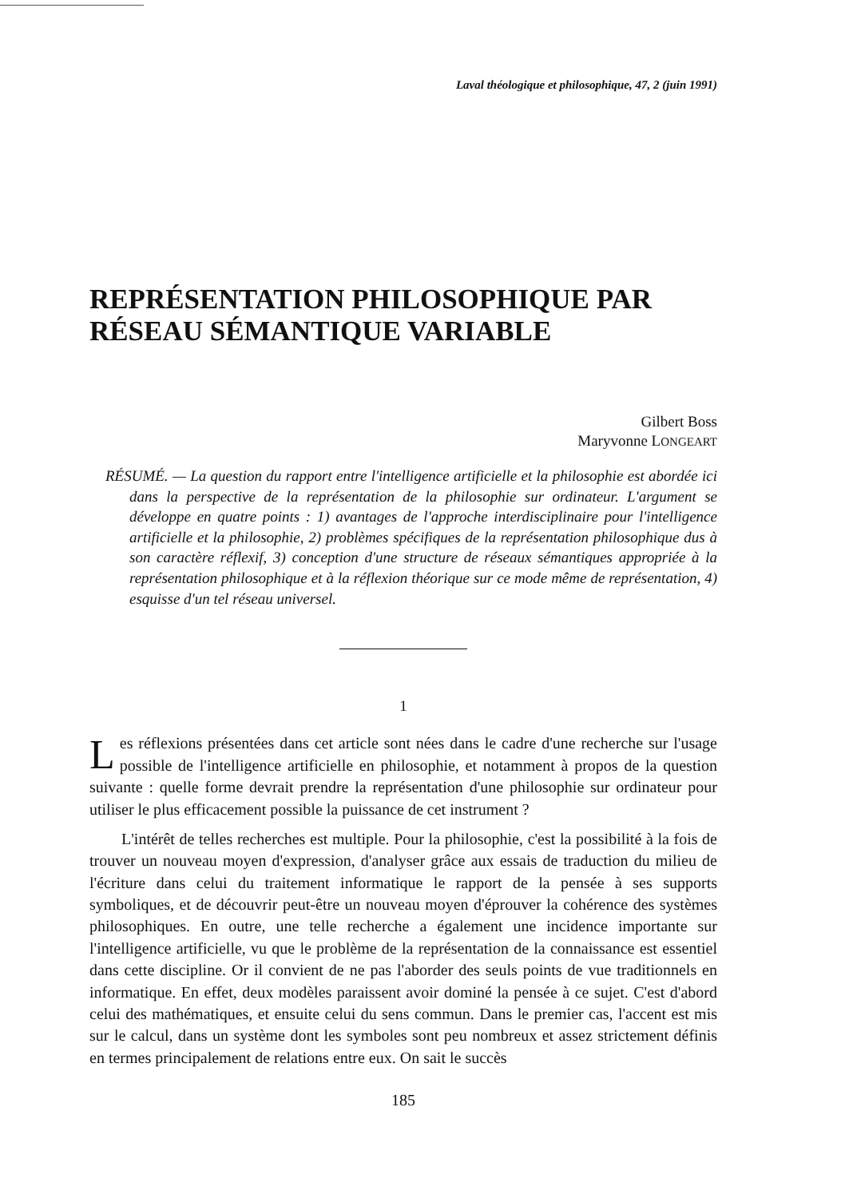Laval théologique et philosophique, 47, 2 (juin 1991)
REPRÉSENTATION PHILOSOPHIQUE PAR RÉSEAU SÉMANTIQUE VARIABLE
Gilbert Boss
Maryvonne LONGEART
RÉSUMÉ. — La question du rapport entre l'intelligence artificielle et la philosophie est abordée ici dans la perspective de la représentation de la philosophie sur ordinateur. L'argument se développe en quatre points : 1) avantages de l'approche interdisciplinaire pour l'intelligence artificielle et la philosophie, 2) problèmes spécifiques de la représentation philosophique dus à son caractère réflexif, 3) conception d'une structure de réseaux sémantiques appropriée à la représentation philosophique et à la réflexion théorique sur ce mode même de représentation, 4) esquisse d'un tel réseau universel.
1
Les réflexions présentées dans cet article sont nées dans le cadre d'une recherche sur l'usage possible de l'intelligence artificielle en philosophie, et notamment à propos de la question suivante : quelle forme devrait prendre la représentation d'une philosophie sur ordinateur pour utiliser le plus efficacement possible la puissance de cet instrument ?
L'intérêt de telles recherches est multiple. Pour la philosophie, c'est la possibilité à la fois de trouver un nouveau moyen d'expression, d'analyser grâce aux essais de traduction du milieu de l'écriture dans celui du traitement informatique le rapport de la pensée à ses supports symboliques, et de découvrir peut-être un nouveau moyen d'éprouver la cohérence des systèmes philosophiques. En outre, une telle recherche a également une incidence importante sur l'intelligence artificielle, vu que le problème de la représentation de la connaissance est essentiel dans cette discipline. Or il convient de ne pas l'aborder des seuls points de vue traditionnels en informatique. En effet, deux modèles paraissent avoir dominé la pensée à ce sujet. C'est d'abord celui des mathématiques, et ensuite celui du sens commun. Dans le premier cas, l'accent est mis sur le calcul, dans un système dont les symboles sont peu nombreux et assez strictement définis en termes principalement de relations entre eux. On sait le succès
185